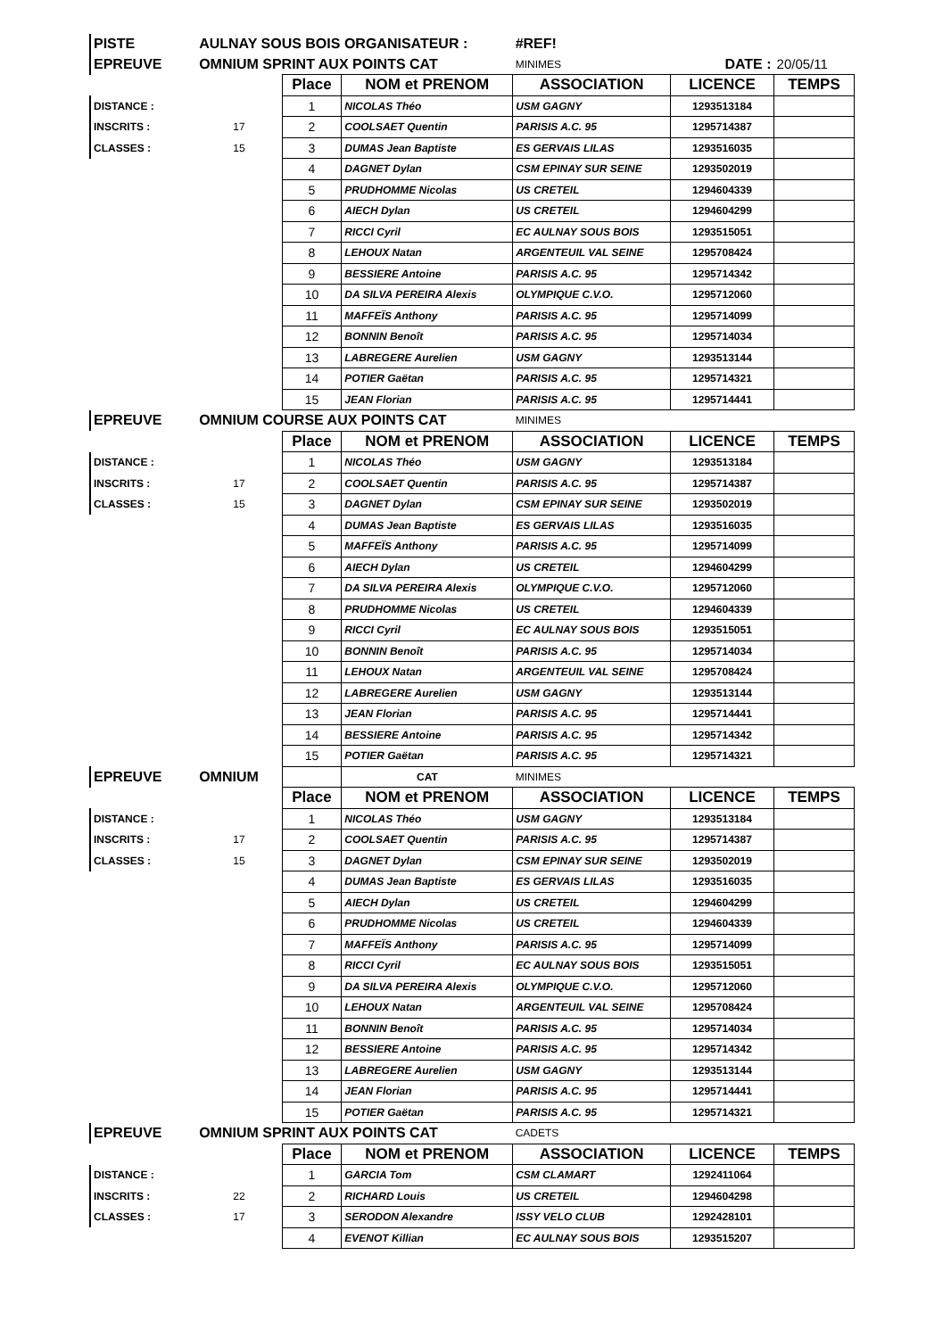| PISTE | AULNAY SOUS BOIS ORGANISATEUR : | | | #REF! | | |
| EPREUVE | OMNIUM SPRINT AUX POINTS CAT | | | MINIMES | DATE : | 20/05/11 |
| | | Place | NOM et PRENOM | ASSOCIATION | LICENCE | TEMPS |
| DISTANCE : | | 1 | NICOLAS Théo | USM GAGNY | 1293513184 | |
| INSCRITS : | 17 | 2 | COOLSAET Quentin | PARISIS A.C. 95 | 1295714387 | |
| CLASSES : | 15 | 3 | DUMAS Jean Baptiste | ES GERVAIS LILAS | 1293516035 | |
| | | 4 | DAGNET Dylan | CSM EPINAY SUR SEINE | 1293502019 | |
| | | 5 | PRUDHOMME Nicolas | US CRETEIL | 1294604339 | |
| | | 6 | AIECH Dylan | US CRETEIL | 1294604299 | |
| | | 7 | RICCI Cyril | EC AULNAY SOUS BOIS | 1293515051 | |
| | | 8 | LEHOUX Natan | ARGENTEUIL VAL SEINE | 1295708424 | |
| | | 9 | BESSIERE Antoine | PARISIS A.C. 95 | 1295714342 | |
| | | 10 | DA SILVA PEREIRA Alexis | OLYMPIQUE C.V.O. | 1295712060 | |
| | | 11 | MAFFEÏS Anthony | PARISIS A.C. 95 | 1295714099 | |
| | | 12 | BONNIN Benoît | PARISIS A.C. 95 | 1295714034 | |
| | | 13 | LABREGERE Aurelien | USM GAGNY | 1293513144 | |
| | | 14 | POTIER Gaëtan | PARISIS A.C. 95 | 1295714321 | |
| | | 15 | JEAN Florian | PARISIS A.C. 95 | 1295714441 | |
| EPREUVE | OMNIUM COURSE AUX POINTS CAT | | | MINIMES | | |
| | | Place | NOM et PRENOM | ASSOCIATION | LICENCE | TEMPS |
| DISTANCE : | | 1 | NICOLAS Théo | USM GAGNY | 1293513184 | |
| INSCRITS : | 17 | 2 | COOLSAET Quentin | PARISIS A.C. 95 | 1295714387 | |
| CLASSES : | 15 | 3 | DAGNET Dylan | CSM EPINAY SUR SEINE | 1293502019 | |
| | | 4 | DUMAS Jean Baptiste | ES GERVAIS LILAS | 1293516035 | |
| | | 5 | MAFFEÏS Anthony | PARISIS A.C. 95 | 1295714099 | |
| | | 6 | AIECH Dylan | US CRETEIL | 1294604299 | |
| | | 7 | DA SILVA PEREIRA Alexis | OLYMPIQUE C.V.O. | 1295712060 | |
| | | 8 | PRUDHOMME Nicolas | US CRETEIL | 1294604339 | |
| | | 9 | RICCI Cyril | EC AULNAY SOUS BOIS | 1293515051 | |
| | | 10 | BONNIN Benoît | PARISIS A.C. 95 | 1295714034 | |
| | | 11 | LEHOUX Natan | ARGENTEUIL VAL SEINE | 1295708424 | |
| | | 12 | LABREGERE Aurelien | USM GAGNY | 1293513144 | |
| | | 13 | JEAN Florian | PARISIS A.C. 95 | 1295714441 | |
| | | 14 | BESSIERE Antoine | PARISIS A.C. 95 | 1295714342 | |
| | | 15 | POTIER Gaëtan | PARISIS A.C. 95 | 1295714321 | |
| EPREUVE | OMNIUM | | CAT | MINIMES | | |
| | | Place | NOM et PRENOM | ASSOCIATION | LICENCE | TEMPS |
| DISTANCE : | | 1 | NICOLAS Théo | USM GAGNY | 1293513184 | |
| INSCRITS : | 17 | 2 | COOLSAET Quentin | PARISIS A.C. 95 | 1295714387 | |
| CLASSES : | 15 | 3 | DAGNET Dylan | CSM EPINAY SUR SEINE | 1293502019 | |
| | | 4 | DUMAS Jean Baptiste | ES GERVAIS LILAS | 1293516035 | |
| | | 5 | AIECH Dylan | US CRETEIL | 1294604299 | |
| | | 6 | PRUDHOMME Nicolas | US CRETEIL | 1294604339 | |
| | | 7 | MAFFEÏS Anthony | PARISIS A.C. 95 | 1295714099 | |
| | | 8 | RICCI Cyril | EC AULNAY SOUS BOIS | 1293515051 | |
| | | 9 | DA SILVA PEREIRA Alexis | OLYMPIQUE C.V.O. | 1295712060 | |
| | | 10 | LEHOUX Natan | ARGENTEUIL VAL SEINE | 1295708424 | |
| | | 11 | BONNIN Benoît | PARISIS A.C. 95 | 1295714034 | |
| | | 12 | BESSIERE Antoine | PARISIS A.C. 95 | 1295714342 | |
| | | 13 | LABREGERE Aurelien | USM GAGNY | 1293513144 | |
| | | 14 | JEAN Florian | PARISIS A.C. 95 | 1295714441 | |
| | | 15 | POTIER Gaëtan | PARISIS A.C. 95 | 1295714321 | |
| EPREUVE | OMNIUM SPRINT AUX POINTS CAT | | | CADETS | | |
| | | Place | NOM et PRENOM | ASSOCIATION | LICENCE | TEMPS |
| DISTANCE : | | 1 | GARCIA Tom | CSM CLAMART | 1292411064 | |
| INSCRITS : | 22 | 2 | RICHARD Louis | US CRETEIL | 1294604298 | |
| CLASSES : | 17 | 3 | SERODON Alexandre | ISSY VELO CLUB | 1292428101 | |
| | | 4 | EVENOT Killian | EC AULNAY SOUS BOIS | 1293515207 | |